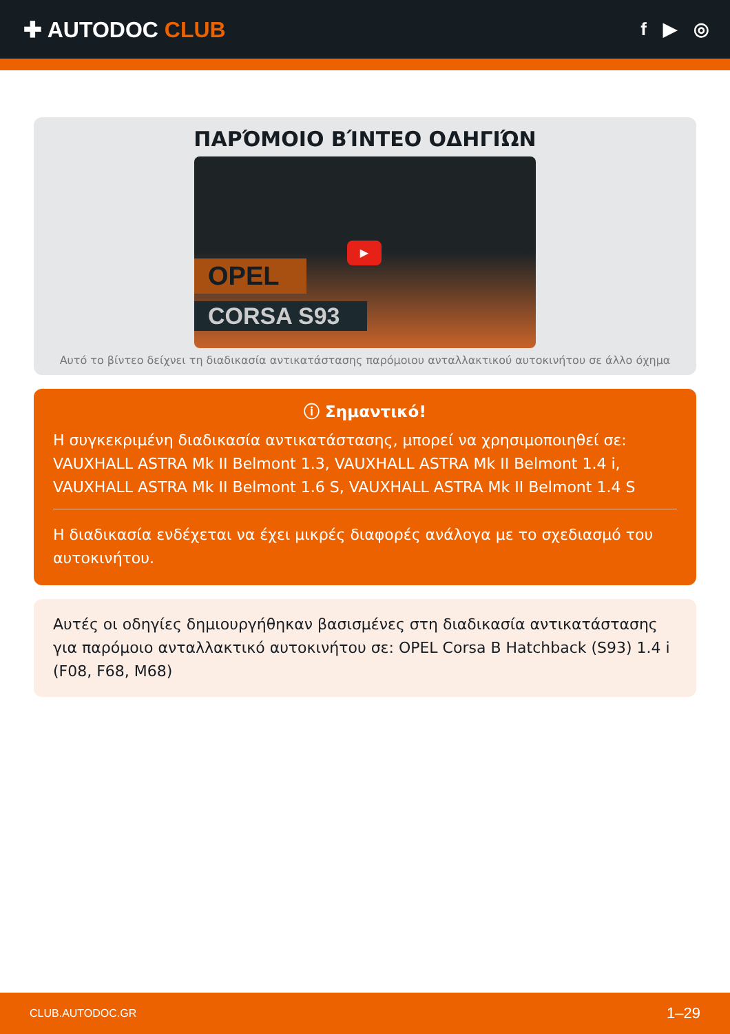✚ AUTODOC CLUB
f ▶ ◎
ΠΑΡΌΜΟΙΟ ΒΊΝΤΕΟ ΟΔΗΓΙΏΝ
OPEL
CORSA S93
▶
Αυτό το βίντεο δείχνει τη διαδικασία αντικατάστασης παρόμοιου ανταλλακτικού αυτοκινήτου σε άλλο όχημα
ⓘ Σημαντικό!
Η συγκεκριμένη διαδικασία αντικατάστασης, μπορεί να χρησιμοποιηθεί σε: VAUXHALL ASTRA Mk II Belmont 1.3, VAUXHALL ASTRA Mk II Belmont 1.4 i, VAUXHALL ASTRA Mk II Belmont 1.6 S, VAUXHALL ASTRA Mk II Belmont 1.4 S
Η διαδικασία ενδέχεται να έχει μικρές διαφορές ανάλογα με το σχεδιασμό του αυτοκινήτου.
Αυτές οι οδηγίες δημιουργήθηκαν βασισμένες στη διαδικασία αντικατάστασης για παρόμοιο ανταλλακτικό αυτοκινήτου σε: OPEL Corsa B Hatchback (S93) 1.4 i (F08, F68, M68)
CLUB.AUTODOC.GR 1–29